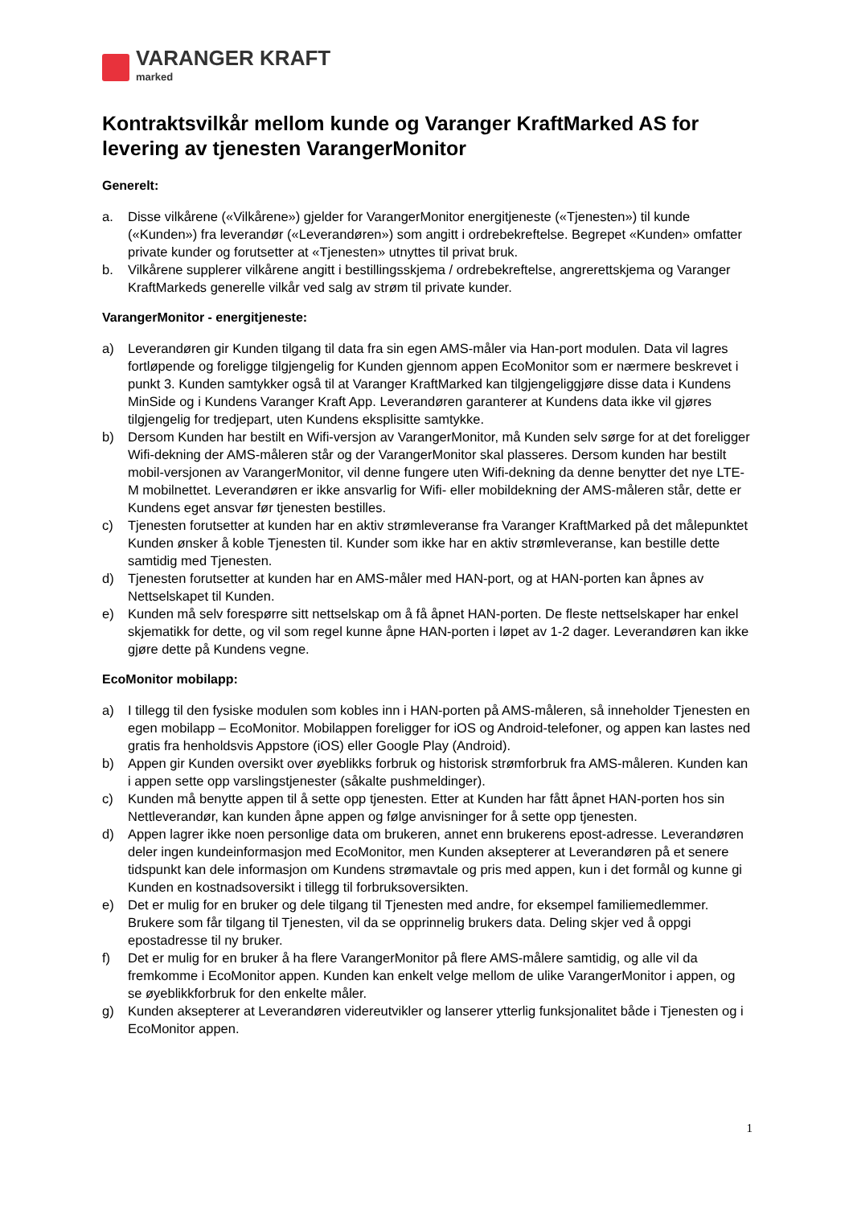VARANGER KRAFT
marked
Kontraktsvilkår mellom kunde og Varanger KraftMarked AS for levering av tjenesten VarangerMonitor
Generelt:
a. Disse vilkårene («Vilkårene») gjelder for VarangerMonitor energitjeneste («Tjenesten») til kunde («Kunden») fra leverandør («Leverandøren») som angitt i ordrebekreftelse. Begrepet «Kunden» omfatter private kunder og forutsetter at «Tjenesten» utnyttes til privat bruk.
b. Vilkårene supplerer vilkårene angitt i bestillingsskjema / ordrebekreftelse, angrerettskjema og Varanger KraftMarkeds generelle vilkår ved salg av strøm til private kunder.
VarangerMonitor - energitjeneste:
a) Leverandøren gir Kunden tilgang til data fra sin egen AMS-måler via Han-port modulen. Data vil lagres fortløpende og foreligge tilgjengelig for Kunden gjennom appen EcoMonitor som er nærmere beskrevet i punkt 3. Kunden samtykker også til at Varanger KraftMarked kan tilgjengeliggjøre disse data i Kundens MinSide og i Kundens Varanger Kraft App. Leverandøren garanterer at Kundens data ikke vil gjøres tilgjengelig for tredjepart, uten Kundens eksplisitte samtykke.
b) Dersom Kunden har bestilt en Wifi-versjon av VarangerMonitor, må Kunden selv sørge for at det foreligger Wifi-dekning der AMS-måleren står og der VarangerMonitor skal plasseres. Dersom kunden har bestilt mobil-versjonen av VarangerMonitor, vil denne fungere uten Wifi-dekning da denne benytter det nye LTE-M mobilnettet. Leverandøren er ikke ansvarlig for Wifi- eller mobildekning der AMS-måleren står, dette er Kundens eget ansvar før tjenesten bestilles.
c) Tjenesten forutsetter at kunden har en aktiv strømleveranse fra Varanger KraftMarked på det målepunktet Kunden ønsker å koble Tjenesten til. Kunder som ikke har en aktiv strømleveranse, kan bestille dette samtidig med Tjenesten.
d) Tjenesten forutsetter at kunden har en AMS-måler med HAN-port, og at HAN-porten kan åpnes av Nettselskapet til Kunden.
e) Kunden må selv forespørre sitt nettselskap om å få åpnet HAN-porten. De fleste nettselskaper har enkel skjematikk for dette, og vil som regel kunne åpne HAN-porten i løpet av 1-2 dager. Leverandøren kan ikke gjøre dette på Kundens vegne.
EcoMonitor mobilapp:
a) I tillegg til den fysiske modulen som kobles inn i HAN-porten på AMS-måleren, så inneholder Tjenesten en egen mobilapp – EcoMonitor. Mobilappen foreligger for iOS og Android-telefoner, og appen kan lastes ned gratis fra henholdsvis Appstore (iOS) eller Google Play (Android).
b) Appen gir Kunden oversikt over øyeblikks forbruk og historisk strømforbruk fra AMS-måleren. Kunden kan i appen sette opp varslingstjenester (såkalte pushmeldinger).
c) Kunden må benytte appen til å sette opp tjenesten. Etter at Kunden har fått åpnet HAN-porten hos sin Nettleverandør, kan kunden åpne appen og følge anvisninger for å sette opp tjenesten.
d) Appen lagrer ikke noen personlige data om brukeren, annet enn brukerens epost-adresse. Leverandøren deler ingen kundeinformasjon med EcoMonitor, men Kunden aksepterer at Leverandøren på et senere tidspunkt kan dele informasjon om Kundens strømavtale og pris med appen, kun i det formål og kunne gi Kunden en kostnadsoversikt i tillegg til forbruksoversikten.
e) Det er mulig for en bruker og dele tilgang til Tjenesten med andre, for eksempel familiemedlemmer. Brukere som får tilgang til Tjenesten, vil da se opprinnelig brukers data. Deling skjer ved å oppgi epostadresse til ny bruker.
f) Det er mulig for en bruker å ha flere VarangerMonitor på flere AMS-målere samtidig, og alle vil da fremkomme i EcoMonitor appen. Kunden kan enkelt velge mellom de ulike VarangerMonitor i appen, og se øyeblikkforbruk for den enkelte måler.
g) Kunden aksepterer at Leverandøren videreutvikler og lanserer ytterlig funksjonalitet både i Tjenesten og i EcoMonitor appen.
1